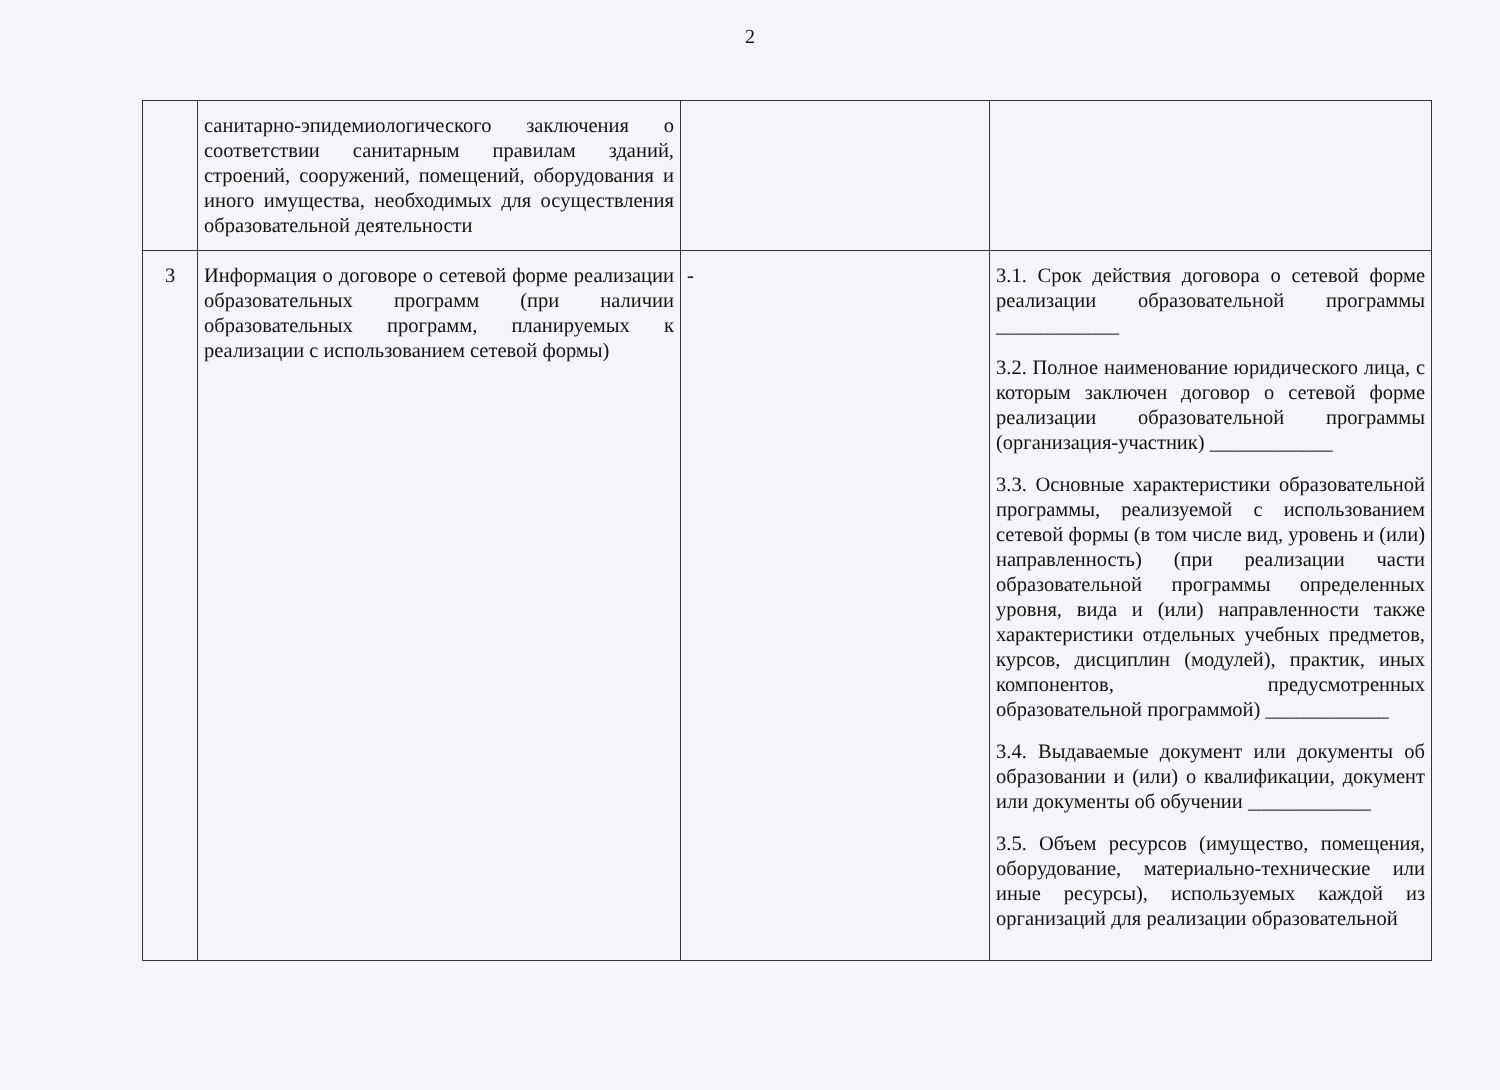2
| | санитарно-эпидемиологического заключения о соответствии санитарным правилам зданий, строений, сооружений, помещений, оборудования и иного имущества, необходимых для осуществления образовательной деятельности | | |
| 3 | Информация о договоре о сетевой форме реализации образовательных программ (при наличии образовательных программ, планируемых к реализации с использованием сетевой формы) | - | 3.1. Срок действия договора о сетевой форме реализации образовательной программы ____________ 3.2. Полное наименование юридического лица, с которым заключен договор о сетевой форме реализации образовательной программы (организация-участник) ____________ 3.3. Основные характеристики образовательной программы, реализуемой с использованием сетевой формы (в том числе вид, уровень и (или) направленность) (при реализации части образовательной программы определенных уровня, вида и (или) направленности также характеристики отдельных учебных предметов, курсов, дисциплин (модулей), практик, иных компонентов, предусмотренных образовательной программой) ____________ 3.4. Выдаваемые документ или документы об образовании и (или) о квалификации, документ или документы об обучении ____________ 3.5. Объем ресурсов (имущество, помещения, оборудование, материально-технические или иные ресурсы), используемых каждой из организаций для реализации образовательной |